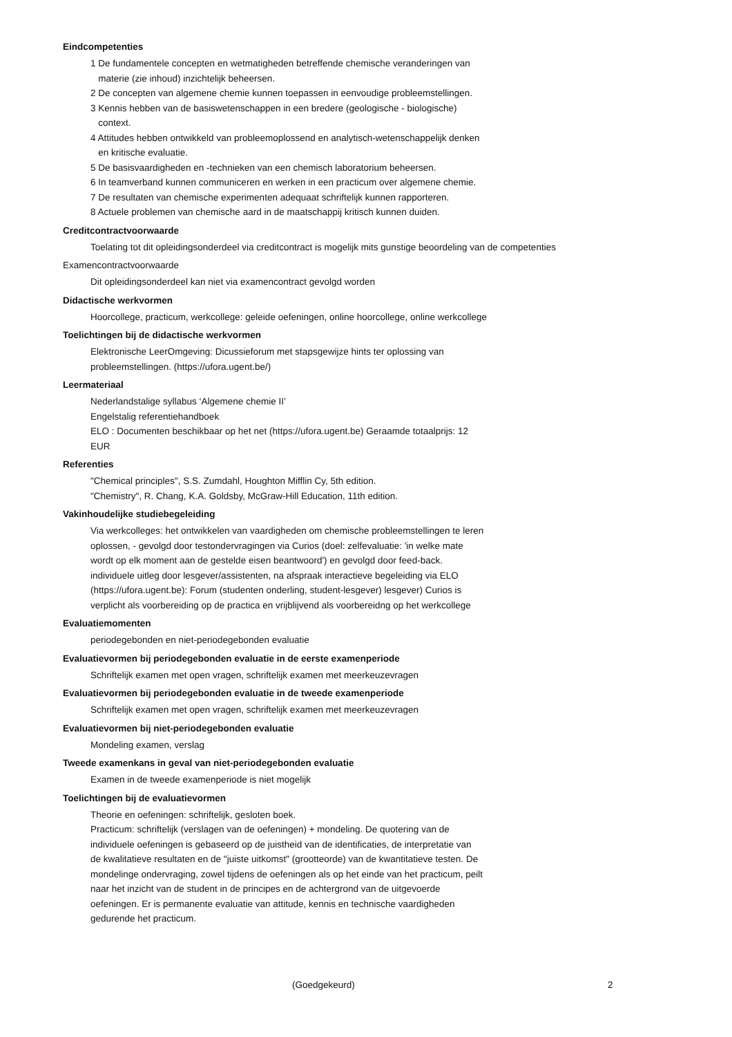Eindcompetenties
1 De fundamentele concepten en wetmatigheden betreffende chemische veranderingen van
materie (zie inhoud) inzichtelijk beheersen.
2 De concepten van algemene chemie kunnen toepassen in eenvoudige probleemstellingen.
3 Kennis hebben van de basiswetenschappen in een bredere (geologische - biologische)
context.
4 Attitudes hebben ontwikkeld van probleemoplossend en analytisch-wetenschappelijk denken
en kritische evaluatie.
5 De basisvaardigheden en -technieken van een chemisch laboratorium beheersen.
6 In teamverband kunnen communiceren en werken in een practicum over algemene chemie.
7 De resultaten van chemische experimenten adequaat schriftelijk kunnen rapporteren.
8 Actuele problemen van chemische aard in de maatschappij kritisch kunnen duiden.
Creditcontractvoorwaarde
Toelating tot dit opleidingsonderdeel via creditcontract is mogelijk mits gunstige beoordeling van de competenties
Examencontractvoorwaarde
Dit opleidingsonderdeel kan niet via examencontract gevolgd worden
Didactische werkvormen
Hoorcollege, practicum, werkcollege: geleide oefeningen, online hoorcollege, online werkcollege
Toelichtingen bij de didactische werkvormen
Elektronische LeerOmgeving: Dicussieforum met stapsgewijze hints ter oplossing van
probleemstellingen. (https://ufora.ugent.be/)
Leermateriaal
Nederlandstalige syllabus ‘Algemene chemie II’
Engelstalig referentiehandboek
ELO : Documenten beschikbaar op het net (https://ufora.ugent.be) Geraamde totaalprijs: 12
EUR
Referenties
"Chemical principles", S.S. Zumdahl, Houghton Mifflin Cy, 5th edition.
"Chemistry", R. Chang, K.A. Goldsby, McGraw-Hill Education, 11th edition.
Vakinhoudelijke studiebegeleiding
Via werkcolleges: het ontwikkelen van vaardigheden om chemische probleemstellingen te leren
oplossen, - gevolgd door testondervragingen via Curios (doel: zelfevaluatie: 'in welke mate
wordt op elk moment aan de gestelde eisen beantwoord') en gevolgd door feed-back.
individuele uitleg door lesgever/assistenten, na afspraak interactieve begeleiding via ELO
(https://ufora.ugent.be): Forum (studenten onderling, student-lesgever) lesgever) Curios is
verplicht als voorbereiding op de practica en vrijblijvend als voorbereidng op het werkcollege
Evaluatiemomenten
periodegebonden en niet-periodegebonden evaluatie
Evaluatievormen bij periodegebonden evaluatie in de eerste examenperiode
Schriftelijk examen met open vragen, schriftelijk examen met meerkeuzevragen
Evaluatievormen bij periodegebonden evaluatie in de tweede examenperiode
Schriftelijk examen met open vragen, schriftelijk examen met meerkeuzevragen
Evaluatievormen bij niet-periodegebonden evaluatie
Mondeling examen, verslag
Tweede examenkans in geval van niet-periodegebonden evaluatie
Examen in de tweede examenperiode is niet mogelijk
Toelichtingen bij de evaluatievormen
Theorie en oefeningen: schriftelijk, gesloten boek.
Practicum: schriftelijk (verslagen van de oefeningen) + mondeling. De quotering van de
individuele oefeningen is gebaseerd op de juistheid van de identificaties, de interpretatie van
de kwalitatieve resultaten en de "juiste uitkomst" (grootteorde) van de kwantitatieve testen. De
mondelinge ondervraging, zowel tijdens de oefeningen als op het einde van het practicum, peilt
naar het inzicht van de student in de principes en de achtergrond van de uitgevoerde
oefeningen. Er is permanente evaluatie van attitude, kennis en technische vaardigheden
gedurende het practicum.
(Goedgekeurd) 2